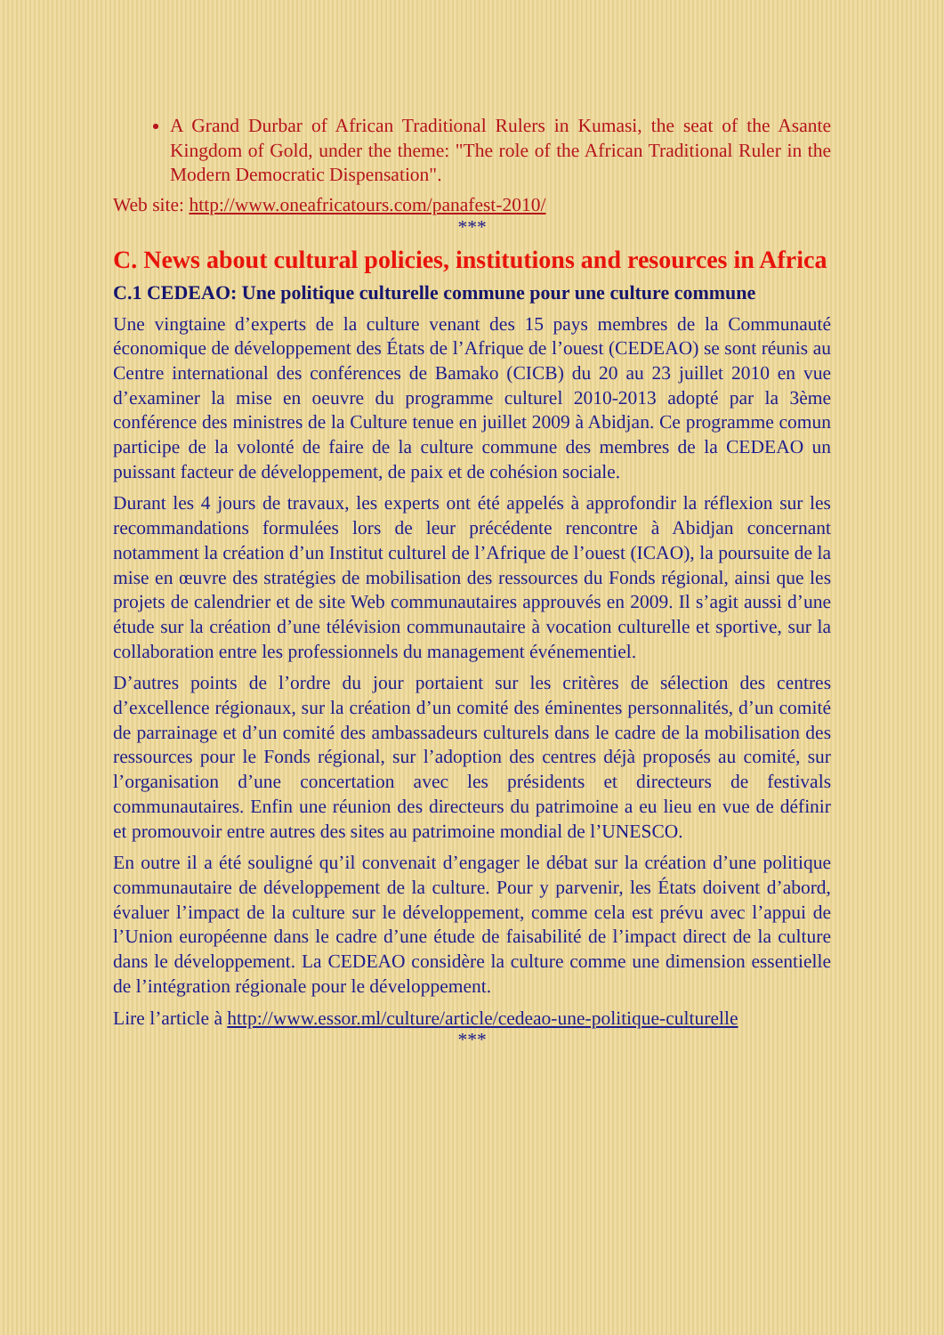A Grand Durbar of African Traditional Rulers in Kumasi, the seat of the Asante Kingdom of Gold, under the theme: "The role of the African Traditional Ruler in the Modern Democratic Dispensation".
Web site: http://www.oneafricatours.com/panafest-2010/
***
C. News about cultural policies, institutions and resources in Africa
C.1 CEDEAO: Une politique culturelle commune pour une culture commune
Une vingtaine d’experts de la culture venant des 15 pays membres de la Communauté économique de développement des États de l’Afrique de l’ouest (CEDEAO) se sont réunis au Centre international des conférences de Bamako (CICB) du 20 au 23 juillet 2010 en vue d’examiner la mise en oeuvre du programme culturel 2010-2013 adopté par la 3ème conférence des ministres de la Culture tenue en juillet 2009 à Abidjan. Ce programme comun participe de la volonté de faire de la culture commune des membres de la CEDEAO un puissant facteur de développement, de paix et de cohésion sociale.
Durant les 4 jours de travaux, les experts ont été appelés à approfondir la réflexion sur les recommandations formulées lors de leur précédente rencontre à Abidjan concernant notamment la création d’un Institut culturel de l’Afrique de l’ouest (ICAO), la poursuite de la mise en œuvre des stratégies de mobilisation des ressources du Fonds régional, ainsi que les projets de calendrier et de site Web communautaires approuvés en 2009. Il s’agit aussi d’une étude sur la création d’une télévision communautaire à vocation culturelle et sportive, sur la collaboration entre les professionnels du management événementiel.
D’autres points de l’ordre du jour portaient sur les critères de sélection des centres d’excellence régionaux, sur la création d’un comité des éminentes personnalités, d’un comité de parrainage et d’un comité des ambassadeurs culturels dans le cadre de la mobilisation des ressources pour le Fonds régional, sur l’adoption des centres déjà proposés au comité, sur l’organisation d’une concertation avec les présidents et directeurs de festivals communautaires. Enfin une réunion des directeurs du patrimoine a eu lieu en vue de définir et promouvoir entre autres des sites au patrimoine mondial de l’UNESCO.
En outre il a été souligné qu’il convenait d’engager le débat sur la création d’une politique communautaire de développement de la culture. Pour y parvenir, les États doivent d’abord, évaluer l’impact de la culture sur le développement, comme cela est prévu avec l’appui de l’Union européenne dans le cadre d’une étude de faisabilité de l’impact direct de la culture dans le développement. La CEDEAO considère la culture comme une dimension essentielle de l’intégration régionale pour le développement.
Lire l’article à http://www.essor.ml/culture/article/cedeao-une-politique-culturelle
***